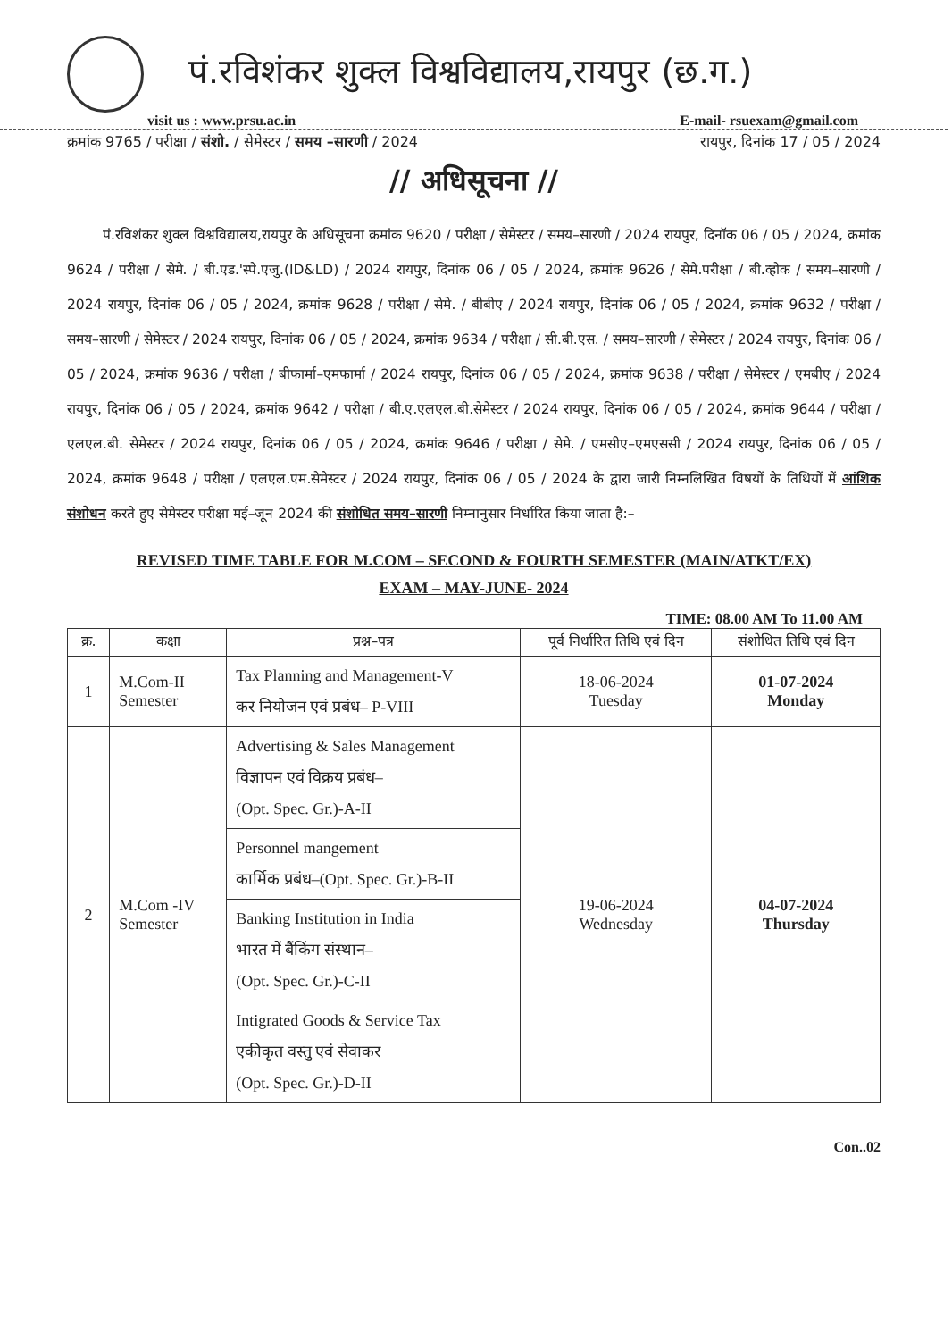पं.रविशंकर शुक्ल विश्वविद्यालय,रायपुर (छ.ग.)
visit us : www.prsu.ac.in E-mail- rsuexam@gmail.com
क्रमांक 9765 / परीक्षा / संशो. / सेमेस्टर / समय –सारणी / 2024 रायपुर, दिनांक 17 / 05 / 2024
// अधिसूचना //
पं.रविशंकर शुक्ल विश्वविद्यालय,रायपुर के अधिसूचना क्रमांक 9620 / परीक्षा / सेमेस्टर / समय–सारणी / 2024 रायपुर, दिनॉक 06 / 05 / 2024, क्रमांक 9624 / परीक्षा / सेमे. / बी.एड.'स्पे.एजु.(ID&LD) / 2024 रायपुर, दिनांक 06 / 05 / 2024, क्रमांक 9626 / सेमे.परीक्षा / बी.व्होक / समय–सारणी / 2024 रायपुर, दिनांक 06 / 05 / 2024, क्रमांक 9628 / परीक्षा / सेमे. / बीबीए / 2024 रायपुर, दिनांक 06 / 05 / 2024, क्रमांक 9632 / परीक्षा / समय–सारणी / सेमेस्टर / 2024 रायपुर, दिनांक 06 / 05 / 2024, क्रमांक 9634 / परीक्षा / सी.बी.एस. / समय–सारणी / सेमेस्टर / 2024 रायपुर, दिनांक 06 / 05 / 2024, क्रमांक 9636 / परीक्षा / बीफार्मा–एमफार्मा / 2024 रायपुर, दिनांक 06 / 05 / 2024, क्रमांक 9638 / परीक्षा / सेमेस्टर / एमबीए / 2024 रायपुर, दिनांक 06 / 05 / 2024, क्रमांक 9642 / परीक्षा / बी.ए.एलएल.बी.सेमेस्टर / 2024 रायपुर, दिनांक 06 / 05 / 2024, क्रमांक 9644 / परीक्षा / एलएल.बी. सेमेस्टर / 2024 रायपुर, दिनांक 06 / 05 / 2024, क्रमांक 9646 / परीक्षा / सेमे. / एमसीए–एमएससी / 2024 रायपुर, दिनांक 06 / 05 / 2024, क्रमांक 9648 / परीक्षा / एलएल.एम.सेमेस्टर / 2024 रायपुर, दिनांक 06 / 05 / 2024 के द्वारा जारी निम्नलिखित विषयों के तिथियों में आंशिक संशोधन करते हुए सेमेस्टर परीक्षा मई–जून 2024 की संशोधित समय–सारणी निम्नानुसार निर्धारित किया जाता है:–
REVISED TIME TABLE FOR M.COM – SECOND & FOURTH SEMESTER (MAIN/ATKT/EX)
EXAM – MAY-JUNE- 2024
TIME: 08.00 AM To 11.00 AM
| क्र. | कक्षा | प्रश्न–पत्र | पूर्व निर्धारित तिथि एवं दिन | संशोधित तिथि एवं दिन |
| --- | --- | --- | --- | --- |
| 1 | M.Com-II Semester | Tax Planning and Management-V कर नियोजन एवं प्रबंध– P-VIII | 18-06-2024 Tuesday | 01-07-2024 Monday |
| 2 | M.Com -IV Semester | Advertising & Sales Management विज्ञापन एवं विक्रय प्रबंध– (Opt. Spec. Gr.)-A-II | 19-06-2024 Wednesday | 04-07-2024 Thursday |
| | | Personnel mangement कार्मिक प्रबंध–(Opt. Spec. Gr.)-B-II | | |
| | | Banking Institution in India भारत में बैंकिंग संस्थान– (Opt. Spec. Gr.)-C-II | | |
| | | Intigrated Goods & Service Tax एकीकृत वस्तु एवं सेवाकर (Opt. Spec. Gr.)-D-II | | |
Con..02